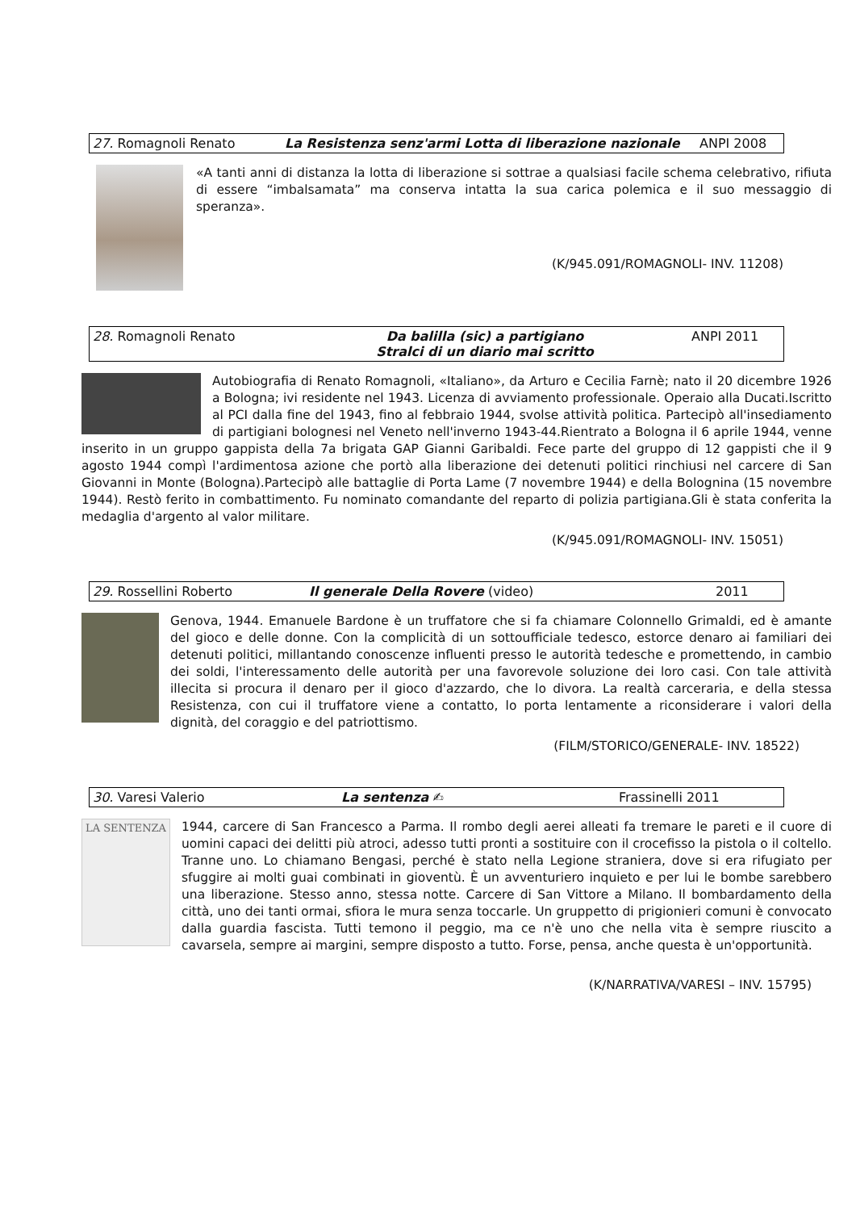| 27. Romagnoli Renato | La Resistenza senz'armi Lotta di liberazione nazionale | ANPI 2008 |
«A tanti anni di distanza la lotta di liberazione si sottrae a qualsiasi facile schema celebrativo, rifiuta di essere “imbalsamata” ma conserva intatta la sua carica polemica e il suo messaggio di speranza».
(K/945.091/ROMAGNOLI- INV. 11208)
| 28. Romagnoli Renato | Da balilla (sic) a partigiano Stralci di un diario mai scritto | ANPI 2011 |
Autobiografia di Renato Romagnoli, «Italiano», da Arturo e Cecilia Farnè; nato il 20 dicembre 1926 a Bologna; ivi residente nel 1943. Licenza di avviamento professionale. Operaio alla Ducati.Iscritto al PCI dalla fine del 1943, fino al febbraio 1944, svolse attività politica. Partecipò all'insediamento di partigiani bolognesi nel Veneto nell'inverno 1943-44.Rientrato a Bologna il 6 aprile 1944, venne inserito in un gruppo gappista della 7a brigata GAP Gianni Garibaldi. Fece parte del gruppo di 12 gappisti che il 9 agosto 1944 compì l'ardimentosa azione che portò alla liberazione dei detenuti politici rinchiusi nel carcere di San Giovanni in Monte (Bologna).Partecipò alle battaglie di Porta Lame (7 novembre 1944) e della Bolognina (15 novembre 1944). Restò ferito in combattimento. Fu nominato comandante del reparto di polizia partigiana.Gli è stata conferita la medaglia d'argento al valor militare.
(K/945.091/ROMAGNOLI- INV. 15051)
| 29. Rossellini Roberto | Il generale Della Rovere (video) | 2011 |
Genova, 1944. Emanuele Bardone è un truffatore che si fa chiamare Colonnello Grimaldi, ed è amante del gioco e delle donne. Con la complicità di un sottoufficiale tedesco, estorce denaro ai familiari dei detenuti politici, millantando conoscenze influenti presso le autorità tedesche e promettendo, in cambio dei soldi, l'interessamento delle autorità per una favorevole soluzione dei loro casi. Con tale attività illecita si procura il denaro per il gioco d'azzardo, che lo divora. La realtà carceraria, e della stessa Resistenza, con cui il truffatore viene a contatto, lo porta lentamente a riconsiderare i valori della dignità, del coraggio e del patriottismo.
(FILM/STORICO/GENERALE- INV. 18522)
| 30. Varesi Valerio | La sentenza ✍ | Frassinelli 2011 |
LA SENTENZA
1944, carcere di San Francesco a Parma. Il rombo degli aerei alleati fa tremare le pareti e il cuore di uomini capaci dei delitti più atroci, adesso tutti pronti a sostituire con il crocefisso la pistola o il coltello. Tranne uno. Lo chiamano Bengasi, perché è stato nella Legione straniera, dove si era rifugiato per sfuggire ai molti guai combinati in gioventù. È un avventuriero inquieto e per lui le bombe sarebbero una liberazione. Stesso anno, stessa notte. Carcere di San Vittore a Milano. Il bombardamento della città, uno dei tanti ormai, sfiora le mura senza toccarle. Un gruppetto di prigionieri comuni è convocato dalla guardia fascista. Tutti temono il peggio, ma ce n'è uno che nella vita è sempre riuscito a cavarsela, sempre ai margini, sempre disposto a tutto. Forse, pensa, anche questa è un'opportunità.
(K/NARRATIVA/VARESI – INV. 15795)